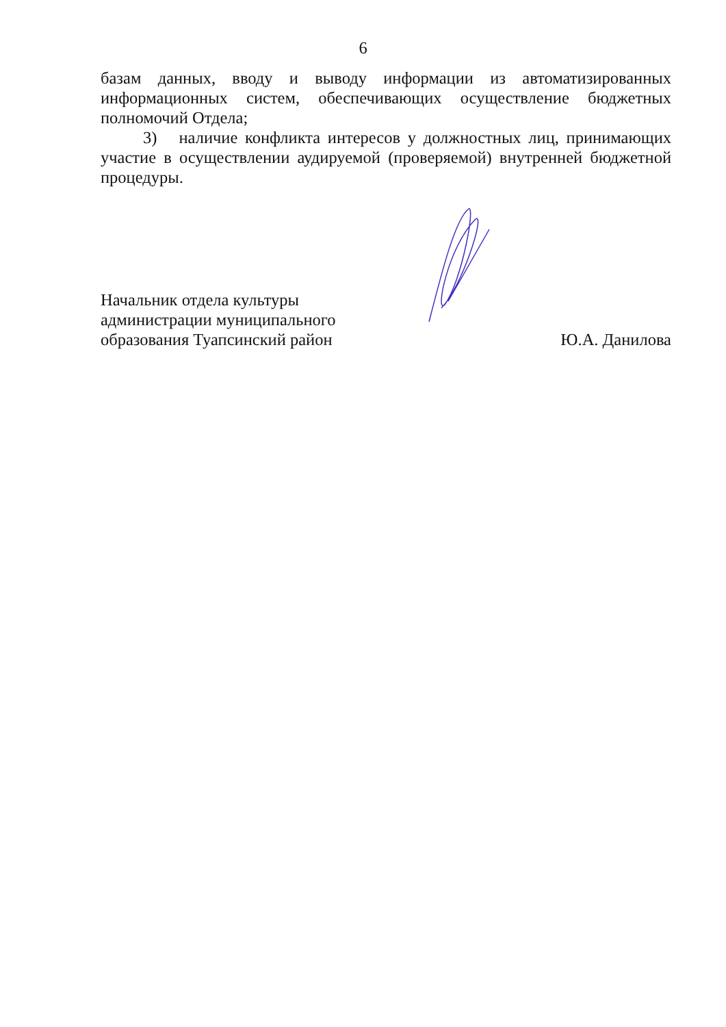6
базам данных, вводу и выводу информации из автоматизированных информационных систем, обеспечивающих осуществление бюджетных полномочий Отдела;
3) наличие конфликта интересов у должностных лиц, принимающих участие в осуществлении аудируемой (проверяемой) внутренней бюджетной процедуры.
Начальник отдела культуры
администрации муниципального
образования Туапсинский район
Ю.А. Данилова